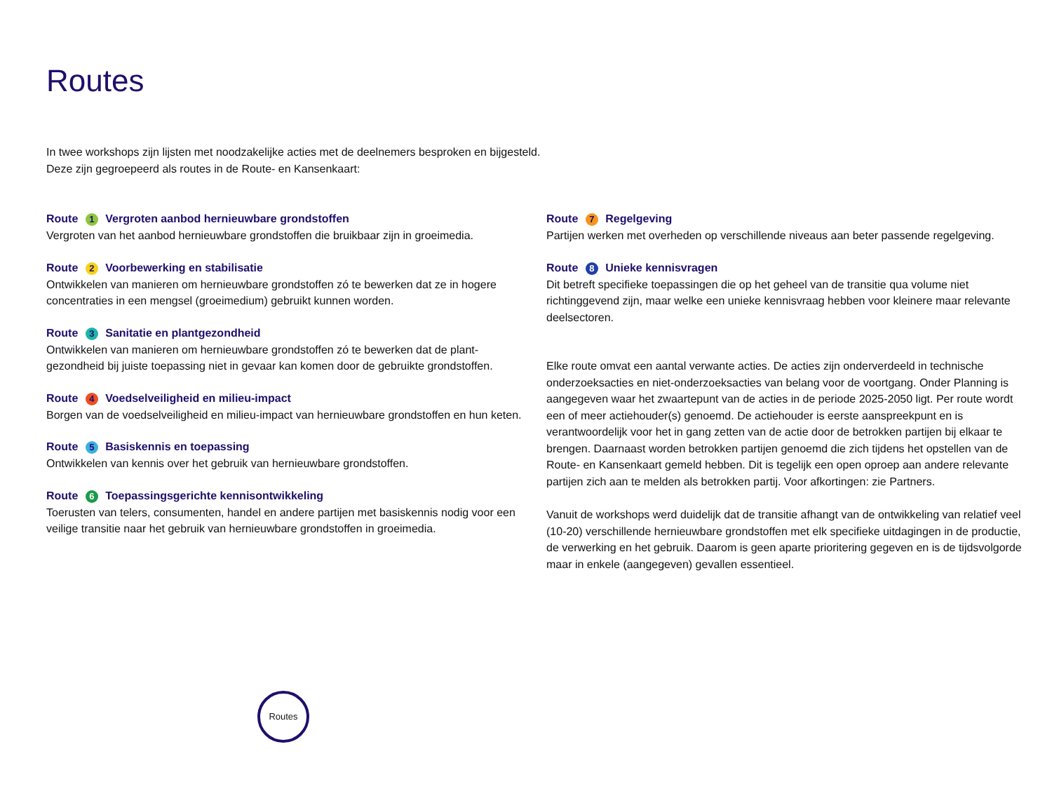Routes
In twee workshops zijn lijsten met noodzakelijke acties met de deelnemers besproken en bijgesteld.
Deze zijn gegroepeerd als routes in de Route- en Kansenkaart:
Route 1 Vergroten aanbod hernieuwbare grondstoffen
Vergroten van het aanbod hernieuwbare grondstoffen die bruikbaar zijn in groeimedia.
Route 2 Voorbewerking en stabilisatie
Ontwikkelen van manieren om hernieuwbare grondstoffen zó te bewerken dat ze in hogere concentraties in een mengsel (groeimedium) gebruikt kunnen worden.
Route 3 Sanitatie en plantgezondheid
Ontwikkelen van manieren om hernieuwbare grondstoffen zó te bewerken dat de plant-gezondheid bij juiste toepassing niet in gevaar kan komen door de gebruikte grondstoffen.
Route 4 Voedselveiligheid en milieu-impact
Borgen van de voedselveiligheid en milieu-impact van hernieuwbare grondstoffen en hun keten.
Route 5 Basiskennis en toepassing
Ontwikkelen van kennis over het gebruik van hernieuwbare grondstoffen.
Route 6 Toepassingsgerichte kennisontwikkeling
Toerusten van telers, consumenten, handel en andere partijen met basiskennis nodig voor een veilige transitie naar het gebruik van hernieuwbare grondstoffen in groeimedia.
Route 7 Regelgeving
Partijen werken met overheden op verschillende niveaus aan beter passende regelgeving.
Route 8 Unieke kennisvragen
Dit betreft specifieke toepassingen die op het geheel van de transitie qua volume niet richtinggevend zijn, maar welke een unieke kennisvraag hebben voor kleinere maar relevante deelsectoren.
Elke route omvat een aantal verwante acties. De acties zijn onderverdeeld in technische onderzoeksacties en niet-onderzoeksacties van belang voor de voortgang. Onder Planning is aangegeven waar het zwaartepunt van de acties in de periode 2025-2050 ligt. Per route wordt een of meer actiehouder(s) genoemd. De actiehouder is eerste aanspreekpunt en is verantwoordelijk voor het in gang zetten van de actie door de betrokken partijen bij elkaar te brengen. Daarnaast worden betrokken partijen genoemd die zich tijdens het opstellen van de Route- en Kansenkaart gemeld hebben. Dit is tegelijk een open oproep aan andere relevante partijen zich aan te melden als betrokken partij. Voor afkortingen: zie Partners.
Vanuit de workshops werd duidelijk dat de transitie afhangt van de ontwikkeling van relatief veel (10-20) verschillende hernieuwbare grondstoffen met elk specifieke uitdagingen in de productie, de verwerking en het gebruik. Daarom is geen aparte prioritering gegeven en is de tijdsvolgorde maar in enkele (aangegeven) gevallen essentieel.
Routes